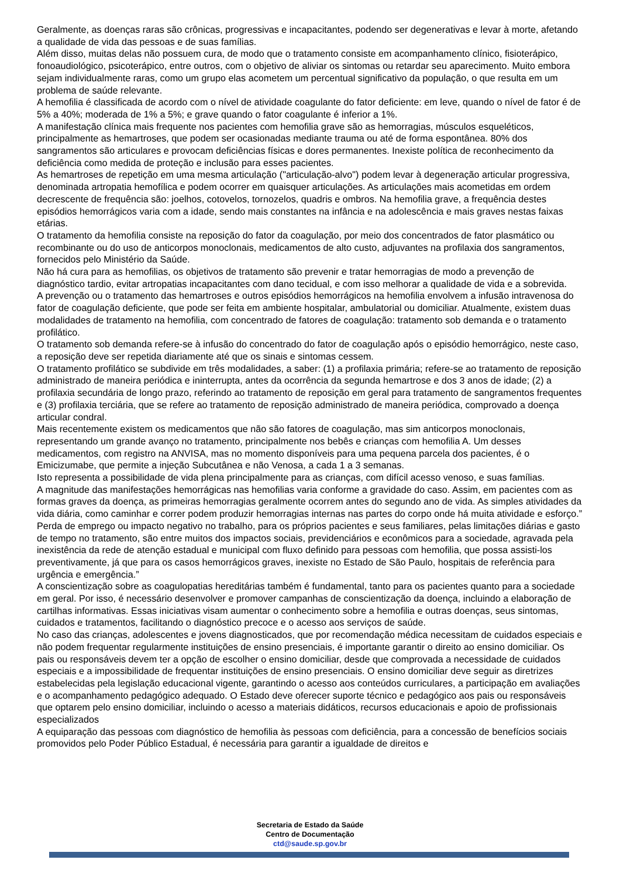Geralmente, as doenças raras são crônicas, progressivas e incapacitantes, podendo ser degenerativas e levar à morte, afetando a qualidade de vida das pessoas e de suas famílias.
Além disso, muitas delas não possuem cura, de modo que o tratamento consiste em acompanhamento clínico, fisioterápico, fonoaudiológico, psicoterápico, entre outros, com o objetivo de aliviar os sintomas ou retardar seu aparecimento. Muito embora sejam individualmente raras, como um grupo elas acometem um percentual significativo da população, o que resulta em um problema de saúde relevante.
A hemofilia é classificada de acordo com o nível de atividade coagulante do fator deficiente: em leve, quando o nível de fator é de 5% a 40%; moderada de 1% a 5%; e grave quando o fator coagulante é inferior a 1%.
A manifestação clínica mais frequente nos pacientes com hemofilia grave são as hemorragias, músculos esqueléticos, principalmente as hemartroses, que podem ser ocasionadas mediante trauma ou até de forma espontânea. 80% dos sangramentos são articulares e provocam deficiências físicas e dores permanentes. Inexiste política de reconhecimento da deficiência como medida de proteção e inclusão para esses pacientes.
As hemartroses de repetição em uma mesma articulação ("articulação-alvo") podem levar à degeneração articular progressiva, denominada artropatia hemofílica e podem ocorrer em quaisquer articulações. As articulações mais acometidas em ordem decrescente de frequência são: joelhos, cotovelos, tornozelos, quadris e ombros. Na hemofilia grave, a frequência destes episódios hemorrágicos varia com a idade, sendo mais constantes na infância e na adolescência e mais graves nestas faixas etárias.
O tratamento da hemofilia consiste na reposição do fator da coagulação, por meio dos concentrados de fator plasmático ou recombinante ou do uso de anticorpos monoclonais, medicamentos de alto custo, adjuvantes na profilaxia dos sangramentos, fornecidos pelo Ministério da Saúde.
Não há cura para as hemofilias, os objetivos de tratamento são prevenir e tratar hemorragias de modo a prevenção de diagnóstico tardio, evitar artropatias incapacitantes com dano tecidual, e com isso melhorar a qualidade de vida e a sobrevida.
A prevenção ou o tratamento das hemartroses e outros episódios hemorrágicos na hemofilia envolvem a infusão intravenosa do fator de coagulação deficiente, que pode ser feita em ambiente hospitalar, ambulatorial ou domiciliar. Atualmente, existem duas modalidades de tratamento na hemofilia, com concentrado de fatores de coagulação: tratamento sob demanda e o tratamento profilático.
O tratamento sob demanda refere-se à infusão do concentrado do fator de coagulação após o episódio hemorrágico, neste caso, a reposição deve ser repetida diariamente até que os sinais e sintomas cessem.
O tratamento profilático se subdivide em três modalidades, a saber: (1) a profilaxia primária; refere-se ao tratamento de reposição administrado de maneira periódica e ininterrupta, antes da ocorrência da segunda hemartrose e dos 3 anos de idade; (2) a profilaxia secundária de longo prazo, referindo ao tratamento de reposição em geral para tratamento de sangramentos frequentes e (3) profilaxia terciária, que se refere ao tratamento de reposição administrado de maneira periódica, comprovado a doença articular condral.
Mais recentemente existem os medicamentos que não são fatores de coagulação, mas sim anticorpos monoclonais, representando um grande avanço no tratamento, principalmente nos bebês e crianças com hemofilia A. Um desses medicamentos, com registro na ANVISA, mas no momento disponíveis para uma pequena parcela dos pacientes, é o Emicizumabe, que permite a injeção Subcutânea e não Venosa, a cada 1 a 3 semanas.
Isto representa a possibilidade de vida plena principalmente para as crianças, com difícil acesso venoso, e suas famílias.
A magnitude das manifestações hemorrágicas nas hemofilias varia conforme a gravidade do caso. Assim, em pacientes com as formas graves da doença, as primeiras hemorragias geralmente ocorrem antes do segundo ano de vida. As simples atividades da vida diária, como caminhar e correr podem produzir hemorragias internas nas partes do corpo onde há muita atividade e esforço.”
Perda de emprego ou impacto negativo no trabalho, para os próprios pacientes e seus familiares, pelas limitações diárias e gasto de tempo no tratamento, são entre muitos dos impactos sociais, previdenciários e econômicos para a sociedade, agravada pela inexistência da rede de atenção estadual e municipal com fluxo definido para pessoas com hemofilia, que possa assisti-los preventivamente, já que para os casos hemorrágicos graves, inexiste no Estado de São Paulo, hospitais de referência para urgência e emergência.”
A conscientização sobre as coagulopatias hereditárias também é fundamental, tanto para os pacientes quanto para a sociedade em geral. Por isso, é necessário desenvolver e promover campanhas de conscientização da doença, incluindo a elaboração de cartilhas informativas. Essas iniciativas visam aumentar o conhecimento sobre a hemofilia e outras doenças, seus sintomas, cuidados e tratamentos, facilitando o diagnóstico precoce e o acesso aos serviços de saúde.
No caso das crianças, adolescentes e jovens diagnosticados, que por recomendação médica necessitam de cuidados especiais e não podem frequentar regularmente instituições de ensino presenciais, é importante garantir o direito ao ensino domiciliar. Os pais ou responsáveis devem ter a opção de escolher o ensino domiciliar, desde que comprovada a necessidade de cuidados especiais e a impossibilidade de frequentar instituições de ensino presenciais. O ensino domiciliar deve seguir as diretrizes estabelecidas pela legislação educacional vigente, garantindo o acesso aos conteúdos curriculares, a participação em avaliações e o acompanhamento pedagógico adequado. O Estado deve oferecer suporte técnico e pedagógico aos pais ou responsáveis que optarem pelo ensino domiciliar, incluindo o acesso a materiais didáticos, recursos educacionais e apoio de profissionais especializados
A equiparação das pessoas com diagnóstico de hemofilia às pessoas com deficiência, para a concessão de benefícios sociais promovidos pelo Poder Público Estadual, é necessária para garantir a igualdade de direitos e
Secretaria de Estado da Saúde
Centro de Documentação
ctd@saude.sp.gov.br